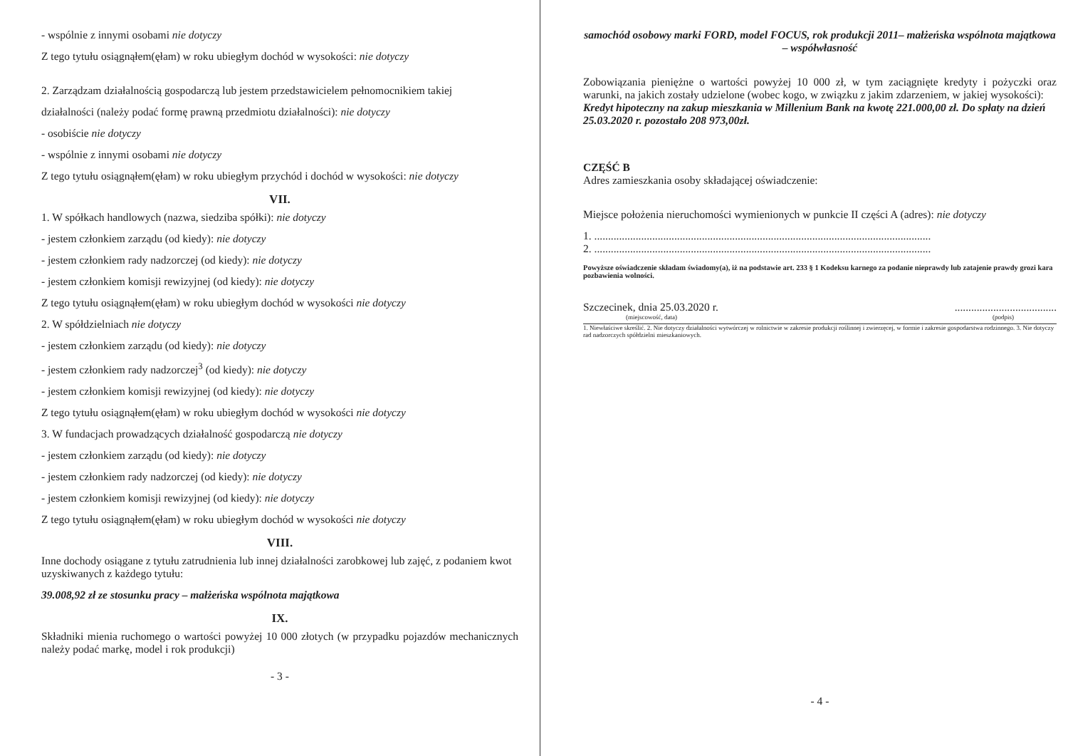- wspólnie z innymi osobami nie dotyczy
Z tego tytułu osiągnąłem(ęłam) w roku ubiegłym dochód w wysokości: nie dotyczy
2. Zarządzam działalnością gospodarczą lub jestem przedstawicielem pełnomocnikiem takiej
działalności (należy podać formę prawną przedmiotu działalności): nie dotyczy
- osobiście nie dotyczy
- wspólnie z innymi osobami nie dotyczy
Z tego tytułu osiągnąłem(ęłam) w roku ubiegłym przychód i dochód w wysokości: nie dotyczy
VII.
1. W spółkach handlowych (nazwa, siedziba spółki): nie dotyczy
- jestem członkiem zarządu (od kiedy): nie dotyczy
- jestem członkiem rady nadzorczej (od kiedy): nie dotyczy
- jestem członkiem komisji rewizyjnej (od kiedy): nie dotyczy
Z tego tytułu osiągnąłem(ęłam) w roku ubiegłym dochód w wysokości nie dotyczy
2. W spółdzielniach nie dotyczy
- jestem członkiem zarządu (od kiedy): nie dotyczy
- jestem członkiem rady nadzorczej<sup>3</sup> (od kiedy): nie dotyczy
- jestem członkiem komisji rewizyjnej (od kiedy): nie dotyczy
Z tego tytułu osiągnąłem(ęłam) w roku ubiegłym dochód w wysokości nie dotyczy
3. W fundacjach prowadzących działalność gospodarczą nie dotyczy
- jestem członkiem zarządu (od kiedy): nie dotyczy
- jestem członkiem rady nadzorczej (od kiedy): nie dotyczy
- jestem członkiem komisji rewizyjnej (od kiedy): nie dotyczy
Z tego tytułu osiągnąłem(ęłam) w roku ubiegłym dochód w wysokości nie dotyczy
VIII.
Inne dochody osiągane z tytułu zatrudnienia lub innej działalności zarobkowej lub zajęć, z podaniem kwot uzyskiwanych z każdego tytułu:
39.008,92 zł ze stosunku pracy – małżeńska wspólnota majątkowa
IX.
Składniki mienia ruchomego o wartości powyżej 10 000 złotych (w przypadku pojazdów mechanicznych należy podać markę, model i rok produkcji)
- 3 -
samochód osobowy marki FORD, model FOCUS, rok produkcji 2011– małżeńska wspólnota majątkowa – współwłasność
Zobowiązania pieniężne o wartości powyżej 10 000 zł, w tym zaciągnięte kredyty i pożyczki oraz warunki, na jakich zostały udzielone (wobec kogo, w związku z jakim zdarzeniem, w jakiej wysokości):
Kredyt hipoteczny na zakup mieszkania w Millenium Bank na kwotę 221.000,00 zł. Do spłaty na dzień 25.03.2020 r. pozostało 208 973,00zł.
CZĘŚĆ B
Adres zamieszkania osoby składającej oświadczenie:
Miejsce położenia nieruchomości wymienionych w punkcie II części A (adres): nie dotyczy
1. ..........................................................................................................................
2. ..........................................................................................................................
Powyższe oświadczenie składam świadomy(a), iż na podstawie art. 233 § 1 Kodeksu karnego za podanie nieprawdy lub zatajenie prawdy grozi kara pozbawienia wolności.
Szczecinek, dnia 25.03.2020 r. .....................................
(miejscowość, data) (podpis)
1. Niewłaściwe skreślić. 2. Nie dotyczy działalności wytwórczej w rolnictwie w zakresie produkcji roślinnej i zwierzęcej, w formie i zakresie gospodarstwa rodzinnego. 3. Nie dotyczy rad nadzorczych spółdzielni mieszkaniowych.
- 4 -